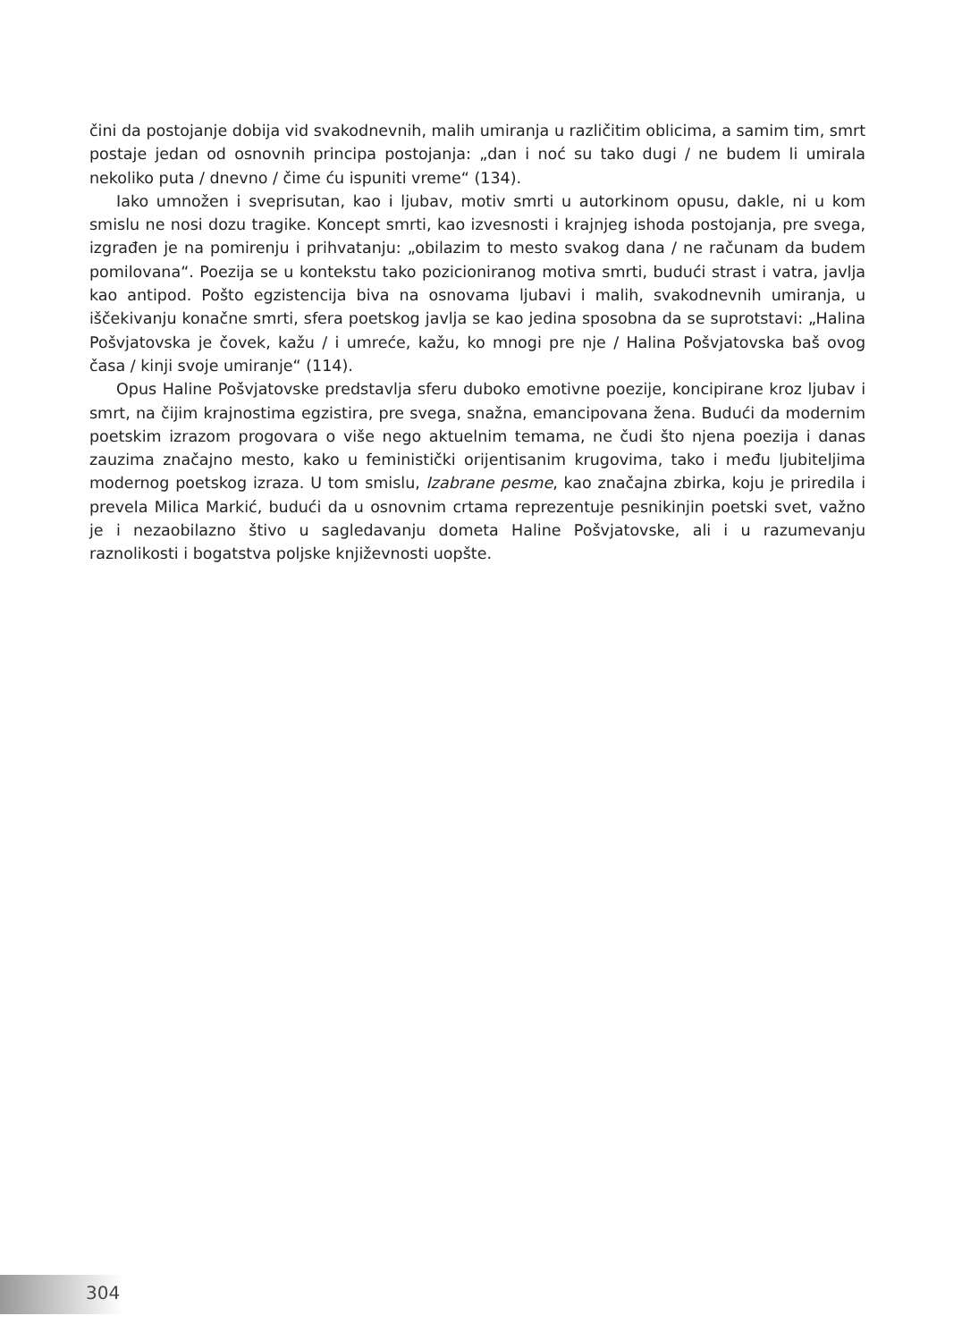čini da postojanje dobija vid svakodnevnih, malih umiranja u različitim oblicima, a samim tim, smrt postaje jedan od osnovnih principa postojanja: „dan i noć su tako dugi / ne budem li umirala nekoliko puta / dnevno / čime ću ispuniti vreme“ (134).
Iako umnožen i sveprisutan, kao i ljubav, motiv smrti u autorkinom opusu, dakle, ni u kom smislu ne nosi dozu tragike. Koncept smrti, kao izvesnosti i krajnjeg ishoda postojanja, pre svega, izgrađen je na pomirenju i prihvatanju: „obilazim to mesto svakog dana / ne računam da budem pomilovana“. Poezija se u kontekstu tako pozicioniranog motiva smrti, budući strast i vatra, javlja kao antipod. Pošto egzistencija biva na osnovama ljubavi i malih, svakodnevnih umiranja, u iščekivanju konačne smrti, sfera poetskog javlja se kao jedina sposobna da se suprotstavi: „Halina Pošvjatovska je čovek, kažu / i umreće, kažu, ko mnogi pre nje / Halina Pošvjatovska baš ovog časa / kinji svoje umiranje“ (114).
Opus Haline Pošvjatovske predstavlja sferu duboko emotivne poezije, koncipirane kroz ljubav i smrt, na čijim krajnostima egzistira, pre svega, snažna, emancipovana žena. Budući da modernim poetskim izrazom progovara o više nego aktuelnim temama, ne čudi što njena poezija i danas zauzima značajno mesto, kako u feministički orijentisanim krugovima, tako i među ljubiteljima modernog poetskog izraza. U tom smislu, Izabrane pesme, kao značajna zbirka, koju je priredila i prevela Milica Markić, budući da u osnovnim crtama reprezentuje pesnikinjin poetski svet, važno je i nezaobilazno štivo u sagledavanju dometa Haline Pošvjatovske, ali i u razumevanju raznolikosti i bogatstva poljske književnosti uopšte.
304